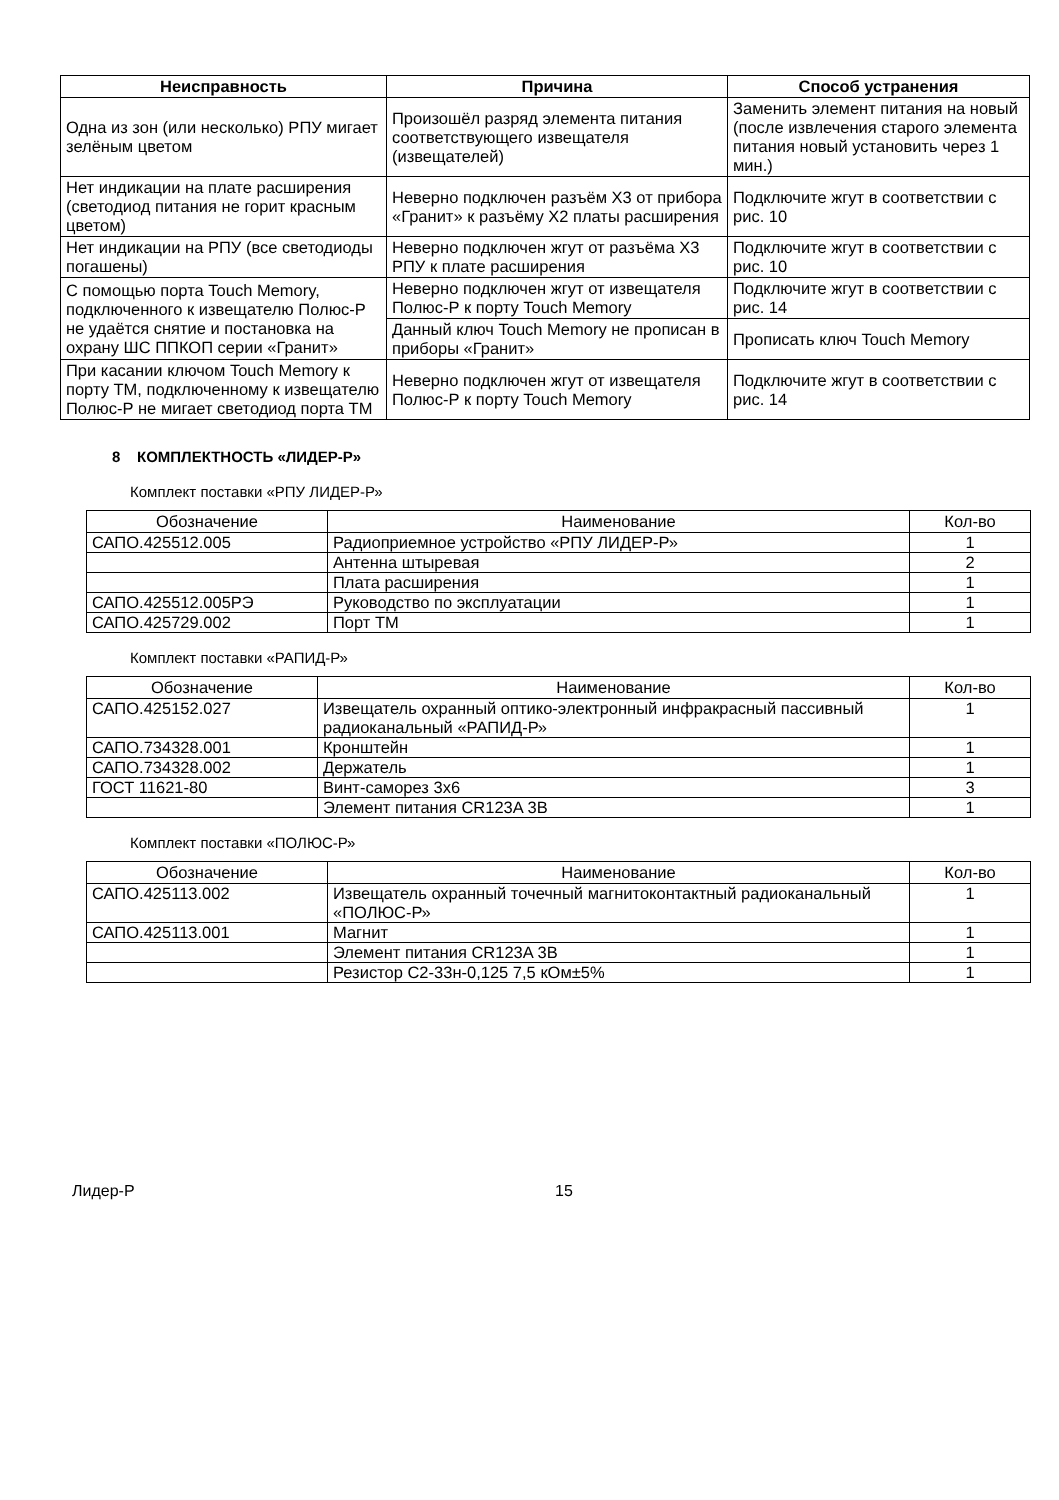| Неисправность | Причина | Способ устранения |
| --- | --- | --- |
| Одна из зон (или несколько) РПУ мигает зелёным цветом | Произошёл разряд элемента питания соответствующего извещателя (извещателей) | Заменить элемент питания на новый (после извлечения старого элемента питания новый установить через 1 мин.) |
| Нет индикации на плате расширения (светодиод питания не горит красным цветом) | Неверно подключен разъём X3 от прибора «Гранит» к разъёму X2 платы расширения | Подключите жгут в соответствии с рис. 10 |
| Нет индикации на РПУ (все светодиоды погашены) | Неверно подключен жгут от разъёма X3 РПУ к плате расширения | Подключите жгут в соответствии с рис. 10 |
| С помощью порта Touch Memory, подключенного к извещателю Полюс-Р не удаётся снятие и постановка на охрану ШС ППКОП серии «Гранит» | Неверно подключен жгут от извещателя Полюс-Р к порту Touch Memory | Подключите жгут в соответствии с рис. 14 |
| | Данный ключ Touch Memory не прописан в приборы «Гранит» | Прописать ключ Touch Memory |
| При касании ключом Touch Memory к порту ТМ, подключенному к извещателю Полюс-Р не мигает светодиод порта ТМ | Неверно подключен жгут от извещателя Полюс-Р к порту Touch Memory | Подключите жгут в соответствии с рис. 14 |
8 КОМПЛЕКТНОСТЬ «ЛИДЕР-Р»
Комплект поставки «РПУ ЛИДЕР-Р»
| Обозначение | Наименование | Кол-во |
| --- | --- | --- |
| САПО.425512.005 | Радиоприемное устройство «РПУ ЛИДЕР-Р» | 1 |
| | Антенна штыревая | 2 |
| | Плата расширения | 1 |
| САПО.425512.005РЭ | Руководство по эксплуатации | 1 |
| САПО.425729.002 | Порт ТМ | 1 |
Комплект поставки «РАПИД-Р»
| Обозначение | Наименование | Кол-во |
| --- | --- | --- |
| САПО.425152.027 | Извещатель охранный оптико-электронный инфракрасный пассивный радиоканальный «РАПИД-Р» | 1 |
| САПО.734328.001 | Кронштейн | 1 |
| САПО.734328.002 | Держатель | 1 |
| ГОСТ 11621-80 | Винт-саморез 3х6 | 3 |
| | Элемент питания CR123A 3В | 1 |
Комплект поставки «ПОЛЮС-Р»
| Обозначение | Наименование | Кол-во |
| --- | --- | --- |
| САПО.425113.002 | Извещатель охранный точечный магнитоконтактный радиоканальный «ПОЛЮС-Р» | 1 |
| САПО.425113.001 | Магнит | 1 |
| | Элемент питания CR123A 3В | 1 |
| | Резистор С2-33н-0,125 7,5 кОм±5% | 1 |
Лидер-Р 15